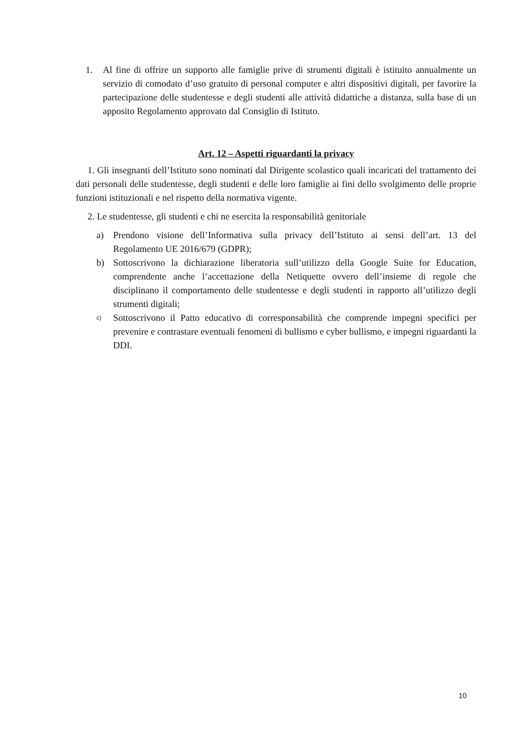1. Al fine di offrire un supporto alle famiglie prive di strumenti digitali è istituito annualmente un servizio di comodato d’uso gratuito di personal computer e altri dispositivi digitali, per favorire la partecipazione delle studentesse e degli studenti alle attività didattiche a distanza, sulla base di un apposito Regolamento approvato dal Consiglio di Istituto.
Art. 12 – Aspetti riguardanti la privacy
1. Gli insegnanti dell’Istituto sono nominati dal Dirigente scolastico quali incaricati del trattamento dei dati personali delle studentesse, degli studenti e delle loro famiglie ai fini dello svolgimento delle proprie funzioni istituzionali e nel rispetto della normativa vigente.
2. Le studentesse, gli studenti e chi ne esercita la responsabilità genitoriale
a) Prendono visione dell’Informativa sulla privacy dell’Istituto ai sensi dell’art. 13 del Regolamento UE 2016/679 (GDPR);
b) Sottoscrivono la dichiarazione liberatoria sull’utilizzo della Google Suite for Education, comprendente anche l’accettazione della Netiquette ovvero dell’insieme di regole che disciplinano il comportamento delle studentesse e degli studenti in rapporto all’utilizzo degli strumenti digitali;
c) Sottoscrivono il Patto educativo di corresponsabilità che comprende impegni specifici per prevenire e contrastare eventuali fenomeni di bullismo e cyber bullismo, e impegni riguardanti la DDI.
10